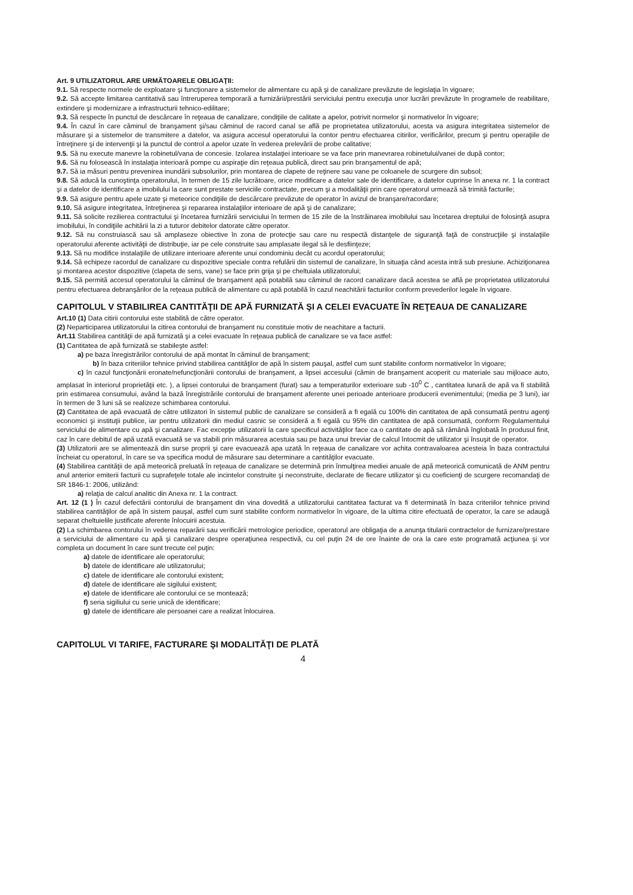Art. 9 UTILIZATORUL ARE URMĂTOARELE OBLIGAŢII:
9.1. Să respecte normele de exploatare şi funcţionare a sistemelor de alimentare cu apă şi de canalizare prevăzute de legislaţia în vigoare;
9.2. Să accepte limitarea cantitativă sau întreruperea temporară a furnizării/prestării serviciului pentru execuţia unor lucrări prevăzute în programele de reabilitare, extindere şi modernizare a infrastructurii tehnico-edilitare;
9.3. Să respecte în punctul de descărcare în reţeaua de canalizare, condiţiile de calitate a apelor, potrivit normelor şi normativelor în vigoare;
9.4. În cazul în care căminul de branşament şi/sau căminul de racord canal se află pe proprietatea utilizatorului, acesta va asigura integritatea sistemelor de măsurare şi a sistemelor de transmitere a datelor, va asigura accesul operatorului la contor pentru efectuarea citirilor, verificărilor, precum şi pentru operaţiile de întreţinere şi de intervenţii şi la punctul de control a apelor uzate în vederea prelevării de probe calitative;
9.5. Să nu execute manevre la robinetul/vana de concesie. Izolarea instalaţiei interioare se va face prin manevrarea robinetului/vanei de după contor;
9.6. Să nu folosească în instalaţia interioară pompe cu aspiraţie din reţeaua publică, direct sau prin branşamentul de apă;
9.7. Să ia măsuri pentru prevenirea inundării subsolurilor, prin montarea de clapete de reţinere sau vane pe coloanele de scurgere din subsol;
9.8. Să aducă la cunoştinţa operatorului, în termen de 15 zile lucrătoare, orice modificare a datelor sale de identificare, a datelor cuprinse în anexa nr. 1 la contract şi a datelor de identificare a imobilului la care sunt prestate serviciile contractate, precum şi a modalităţii prin care operatorul urmează să trimită facturile;
9.9. Să asigure pentru apele uzate şi meteorice condiţiile de descărcare prevăzute de operator în avizul de branşare/racordare;
9.10. Să asigure integritatea, întreţinerea şi repararea instalaţiilor interioare de apă şi de canalizare;
9.11. Să solicite rezilierea contractului şi încetarea furnizării serviciului în termen de 15 zile de la înstrăinarea imobilului sau încetarea dreptului de folosinţă asupra imobilului, în condiţiile achitării la zi a tuturor debitelor datorate către operator.
9.12. Să nu construiască sau să amplaseze obiective în zona de protecţie sau care nu respectă distanţele de siguranţă faţă de construcţiile şi instalaţiile operatorului aferente activităţii de distribuţie, iar pe cele construite sau amplasate ilegal să le desfiinţeze;
9.13. Să nu modifice instalaţiile de utilizare interioare aferente unui condominiu decât cu acordul operatorului;
9.14. Să echipeze racordul de canalizare cu dispozitive speciale contra refulării din sistemul de canalizare, în situaţia când acesta intră sub presiune. Achiziţionarea şi montarea acestor dispozitive (clapeta de sens, vane) se face prin grija şi pe cheltuiala utilizatorului;
9.15. Să permită accesul operatorului la căminul de branşament apă potabilă sau căminul de racord canalizare dacă acestea se află pe proprietatea utilizatorului pentru efectuarea debranşărilor de la reţeaua publică de alimentare cu apă potabilă în cazul neachitării facturilor conform prevederilor legale în vigoare.
CAPITOLUL V STABILIREA CANTITĂŢII DE APĂ FURNIZATĂ ŞI A CELEI EVACUATE ÎN REŢEAUA DE CANALIZARE
Art.10 (1) Data citirii contorului este stabilită de către operator.
(2) Neparticiparea utilizatorului la citirea contorului de branşament nu constituie motiv de neachitare a facturii.
Art.11 Stabilirea cantităţii de apă furnizată şi a celei evacuate în reţeaua publică de canalizare se va face astfel:
(1) Cantitatea de apă furnizată se stabileşte astfel:
a) pe baza înregistrărilor contorului de apă montat în căminul de branşament;
b) în baza criteriilor tehnice privind stabilirea cantităţilor de apă în sistem pauşal, astfel cum sunt stabilite conform normativelor în vigoare;
c) în cazul funcţionării eronate/nefuncţionării contorului de branşament, a lipsei accesului (cămin de branşament acoperit cu materiale sau mijloace auto, amplasat în interiorul proprietăţii etc. ), a lipsei contorului de branşament (furat) sau a temperaturilor exterioare sub -10<sup>0</sup> C , cantitatea lunară de apă va fi stabilită prin estimarea consumului, având la bază înregistrările contorului de branşament aferente unei perioade anterioare producerii evenimentului; (media pe 3 luni), iar în termen de 3 luni să se realizeze schimbarea contorului.
(2) Cantitatea de apă evacuată de către utilizatori în sistemul public de canalizare se consideră a fi egală cu 100% din cantitatea de apă consumată pentru agenţi economici şi instituţii publice, iar pentru utilizatorii din mediul casnic se consideră a fi egală cu 95% din cantitatea de apă consumată, conform Regulamentului serviciului de alimentare cu apă şi canalizare. Fac excepţie utilizatorii la care specificul activităţilor face ca o cantitate de apă să rămână înglobată în produsul finit, caz în care debitul de apă uzată evacuată se va stabili prin măsurarea acestuia sau pe baza unui breviar de calcul întocmit de utilizator şi însuşit de operator.
(3) Utilizatorii are se alimentează din surse proprii şi care evacuează apa uzată în reţeaua de canalizare vor achita contravaloarea acesteia în baza contractului încheiat cu operatorul, în care se va specifica modul de măsurare sau determinare a cantităţilor evacuate.
(4) Stabilirea cantităţii de apă meteorică preluată în reţeaua de canalizare se determină prin înmulţirea mediei anuale de apă meteorică comunicată de ANM pentru anul anterior emiterii facturii cu suprafeţele totale ale incintelor construite şi neconstruite, declarate de fiecare utilizator şi cu coeficienţi de scurgere recomandaţi de SR 1846-1: 2006, utilizând:
a) relaţia de calcul analitic din Anexa nr. 1 la contract.
Art. 12 (1 ) În cazul defectării contorului de branşament din vina dovedită a utilizatorului cantitatea facturat va fi determinată în baza criteriilor tehnice privind stabilirea cantităţilor de apă în sistem pauşal, astfel cum sunt stabilite conform normativelor în vigoare, de la ultima citire efectuată de operator, la care se adaugă separat cheltuielile justificate aferente înlocuirii acestuia.
(2) La schimbarea contorului în vederea reparării sau verificării metrologice periodice, operatorul are obligaţia de a anunţa titularii contractelor de furnizare/prestare a serviciului de alimentare cu apă şi canalizare despre operaţiunea respectivă, cu cel puţin 24 de ore înainte de ora la care este programată acţiunea şi vor completa un document în care sunt trecute cel puţin:
a) datele de identificare ale operatorului;
b) datele de identificare ale utilizatorului;
c) datele de identificare ale contorului existent;
d) datele de identificare ale sigilului existent;
e) datele de identificare ale contorului ce se montează;
f) seria sigiliului cu serie unică de identificare;
g) datele de identificare ale persoanei care a realizat înlocuirea.
CAPITOLUL VI TARIFE, FACTURARE ŞI MODALITĂŢI DE PLATĂ
4